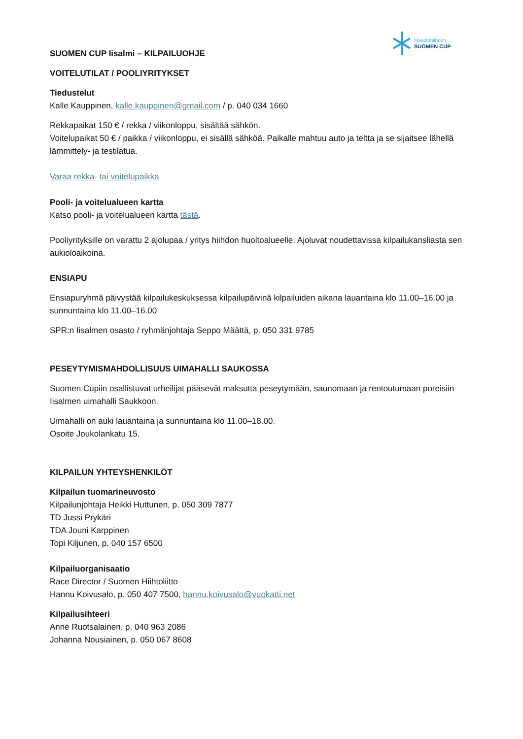Maastohiihdon
SUOMEN CUP
SUOMEN CUP Iisalmi – KILPAILUOHJE
VOITELUTILAT / POOLIYRITYKSET
Tiedustelut
Kalle Kauppinen, kalle.kauppinen@gmail.com / p. 040 034 1660
Rekkapaikat 150 € / rekka / viikonloppu, sisältää sähkön.
Voitelupaikat 50 € / paikka / viikonloppu, ei sisällä sähköä. Paikalle mahtuu auto ja teltta ja se sijaitsee lähellä lämmittely- ja testilatua.
Varaa rekka- tai voitelupaikka
Pooli- ja voitelualueen kartta
Katso pooli- ja voitelualueen kartta tästä.
Pooliyrityksille on varattu 2 ajolupaa / yritys hiihdon huoltoalueelle. Ajoluvat noudettavissa kilpailukansliasta sen aukioloaikoina.
ENSIAPU
Ensiapuryhmä päivystää kilpailukeskuksessa kilpailupäivinä kilpailuiden aikana lauantaina klo 11.00–16.00 ja sunnuntaina klo 11.00–16.00
SPR:n Iisalmen osasto / ryhmänjohtaja Seppo Määttä, p. 050 331 9785
PESEYTYMISMAHDOLLISUUS UIMAHALLI SAUKOSSA
Suomen Cupiin osallistuvat urheilijat pääsevät maksutta peseytymään, saunomaan ja rentoutumaan poreisiin Iisalmen uimahalli Saukkoon.
Uimahalli on auki lauantaina ja sunnuntaina klo 11.00–18.00.
Osoite Joukolankatu 15.
KILPAILUN YHTEYSHENKILÖT
Kilpailun tuomarineuvosto
Kilpailunjohtaja Heikki Huttunen, p. 050 309 7877
TD Jussi Prykäri
TDA Jouni Karppinen
Topi Kiljunen, p. 040 157 6500
Kilpailuorganisaatio
Race Director / Suomen Hiihtoliitto
Hannu Koivusalo, p. 050 407 7500, hannu.koivusalo@vuokatti.net
Kilpailusihteeri
Anne Ruotsalainen, p. 040 963 2086
Johanna Nousiainen, p. 050 067 8608